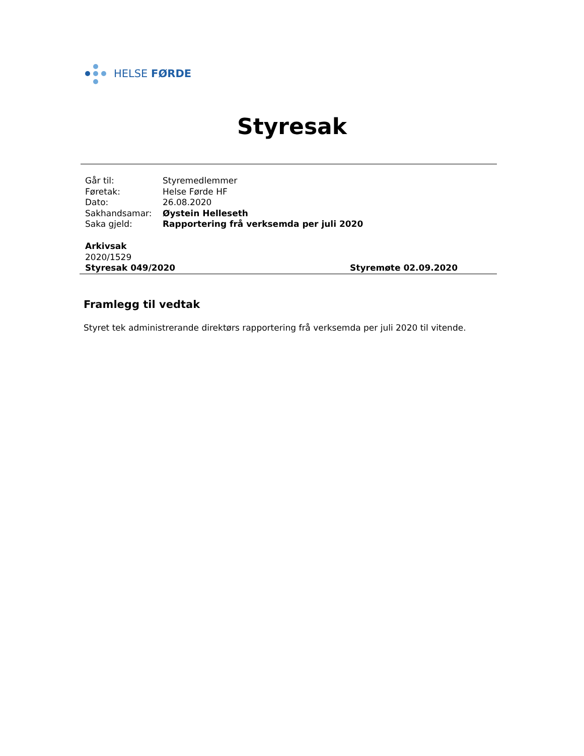HELSE FØRDE
Styresak
| Går til: | Styremedlemmer |
| Føretak: | Helse Førde HF |
| Dato: | 26.08.2020 |
| Sakhandsamar: | Øystein Helleseth |
| Saka gjeld: | Rapportering frå verksemda per juli 2020 |
Arkivsak
2020/1529
Styresak 049/2020 Styremøte 02.09.2020
Framlegg til vedtak
Styret tek administrerande direktørs rapportering frå verksemda per juli 2020 til vitende.